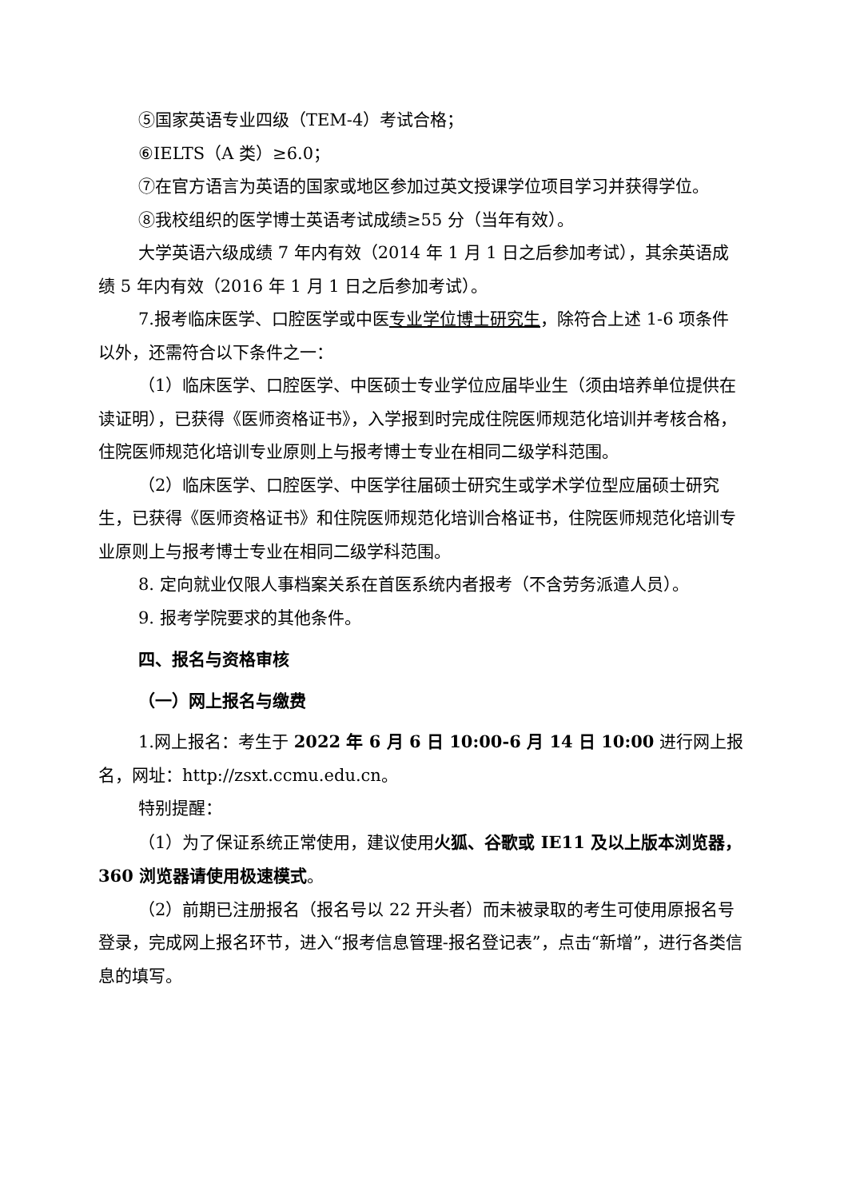⑤国家英语专业四级（TEM-4）考试合格；
⑥IELTS（A 类）≥6.0；
⑦在官方语言为英语的国家或地区参加过英文授课学位项目学习并获得学位。
⑧我校组织的医学博士英语考试成绩≥55 分（当年有效）。
大学英语六级成绩 7 年内有效（2014 年 1 月 1 日之后参加考试），其余英语成绩 5 年内有效（2016 年 1 月 1 日之后参加考试）。
7.报考临床医学、口腔医学或中医专业学位博士研究生，除符合上述 1-6 项条件以外，还需符合以下条件之一：
（1）临床医学、口腔医学、中医硕士专业学位应届毕业生（须由培养单位提供在读证明），已获得《医师资格证书》，入学报到时完成住院医师规范化培训并考核合格，住院医师规范化培训专业原则上与报考博士专业在相同二级学科范围。
（2）临床医学、口腔医学、中医学往届硕士研究生或学术学位型应届硕士研究生，已获得《医师资格证书》和住院医师规范化培训合格证书，住院医师规范化培训专业原则上与报考博士专业在相同二级学科范围。
8. 定向就业仅限人事档案关系在首医系统内者报考（不含劳务派遣人员）。
9. 报考学院要求的其他条件。
四、报名与资格审核
（一）网上报名与缴费
1.网上报名：考生于 2022 年 6 月 6 日 10:00-6 月 14 日 10:00 进行网上报名，网址：http://zsxt.ccmu.edu.cn。
特别提醒：
（1）为了保证系统正常使用，建议使用火狐、谷歌或 IE11 及以上版本浏览器，360 浏览器请使用极速模式。
（2）前期已注册报名（报名号以 22 开头者）而未被录取的考生可使用原报名号登录，完成网上报名环节，进入“报考信息管理-报名登记表”，点击“新增”，进行各类信息的填写。